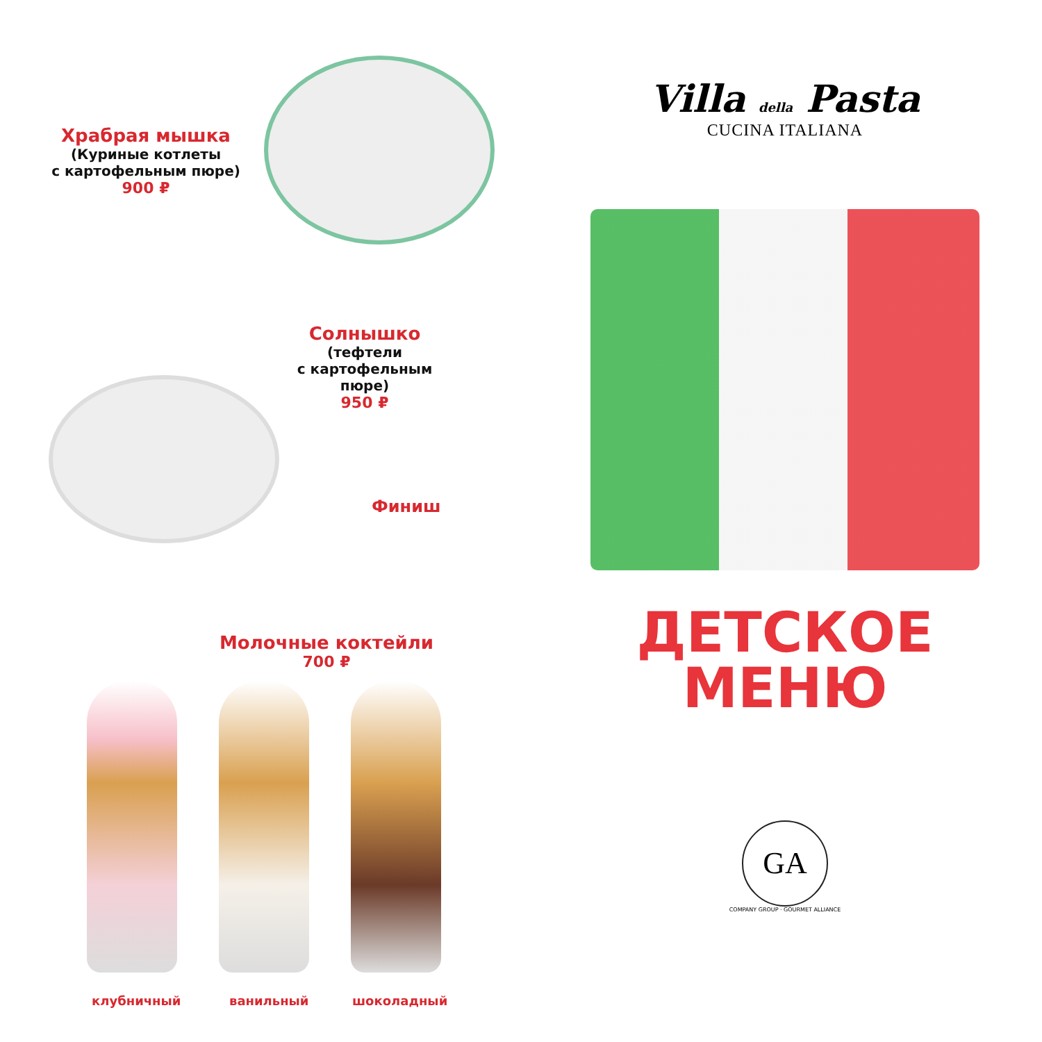Храбрая мышка
(Куриные котлеты
с картофельным пюре)
900 ₽
Солнышко
(тефтели
с картофельным пюре)
950 ₽
Финиш
Молочные коктейли
700 ₽
клубничный ванильный шоколадный
Villa della Pasta
CUCINA ITALIANA
ДЕТСКОЕ
МЕНЮ
GA
COMPANY GROUP · GOURMET ALLIANCE